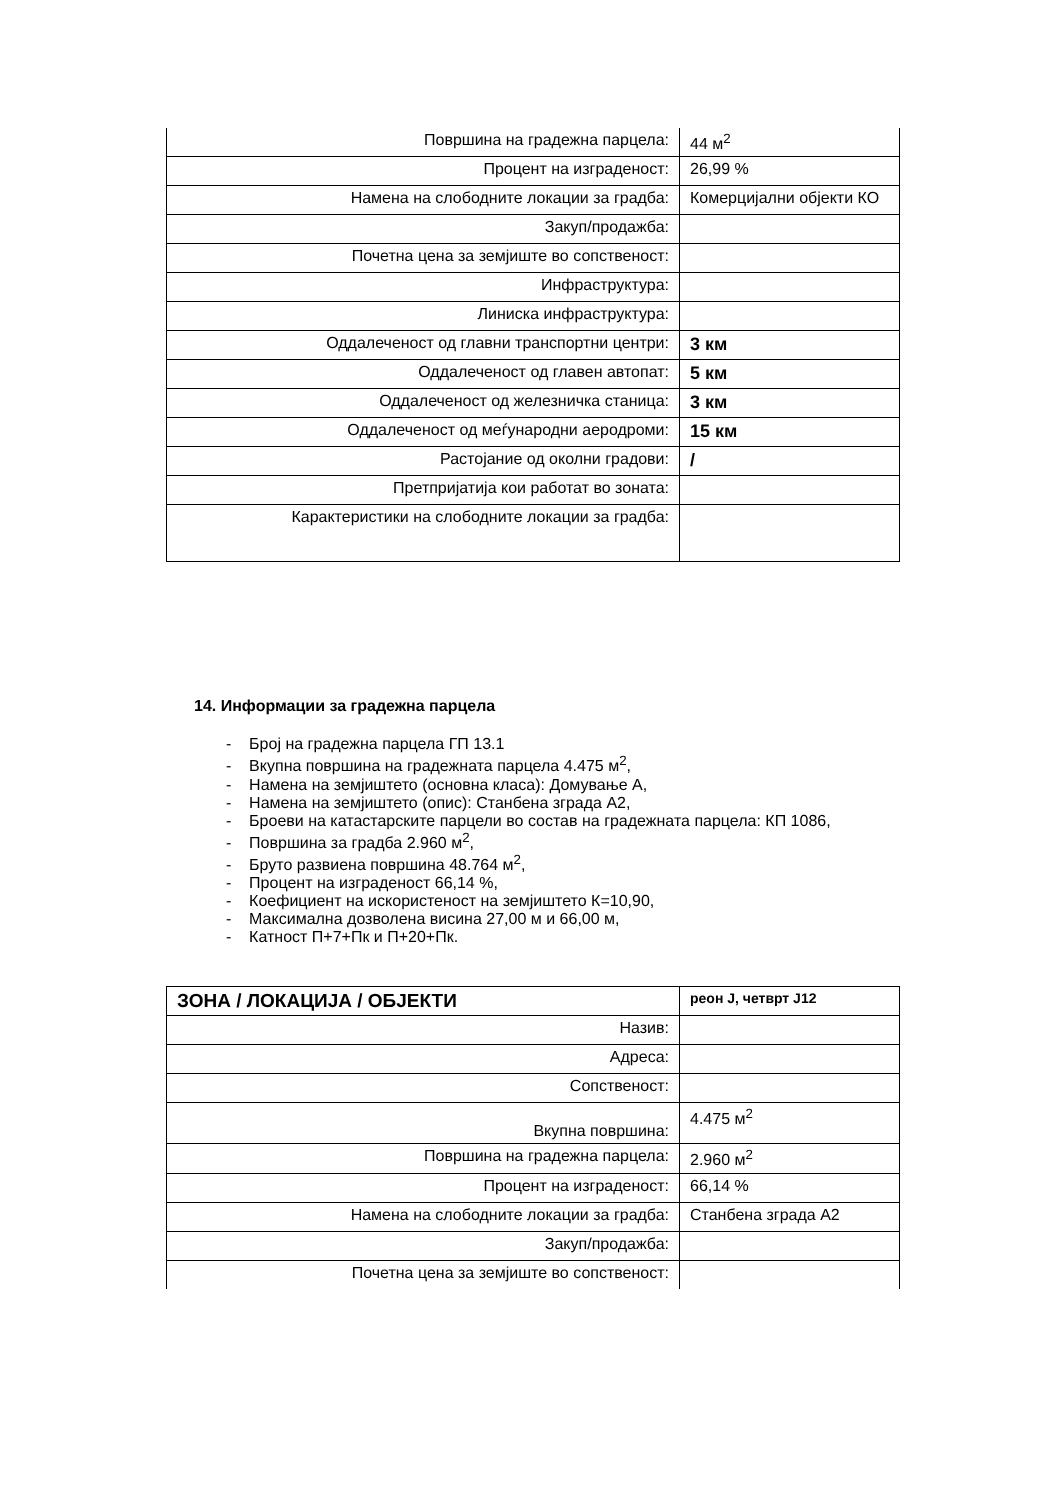| Површина на градежна парцела: | 44 м<sup>2</sup> |
| Процент на изграденост: | 26,99 % |
| Намена на слободните локации за градба: | Комерцијални објекти КО |
| Закуп/продажба: | |
| Почетна цена за земјиште во сопственост: | |
| Инфраструктура: | |
| Линиска инфраструктура: | |
| Оддалеченост од главни транспортни центри: | 3 км |
| Оддалеченост од главен автопат: | 5 км |
| Оддалеченост од железничка станица: | 3 км |
| Оддалеченост од меѓународни аеродроми: | 15 км |
| Растојание од околни градови: | / |
| Претпријатија кои работат во зоната: | |
| Карактеристики на слободните локации за градба: | |
14. Информации за градежна парцела
- Број на градежна парцела ГП 13.1
- Вкупна површина на градежната парцела 4.475 м<sup>2</sup>,
- Намена на земјиштето (основна класа): Домување А,
- Намена на земјиштето (опис): Станбена зграда А2,
- Броеви на катастарските парцели во состав на градежната парцела: КП 1086,
- Површина за градба 2.960 м<sup>2</sup>,
- Бруто развиена површина 48.764 м<sup>2</sup>,
- Процент на изграденост 66,14 %,
- Коефициент на искористеност на земјиштето К=10,90,
- Максимална дозволена висина 27,00 м и 66,00 м,
- Катност П+7+Пк и П+20+Пк.
| ЗОНА / ЛОКАЦИЈА / ОБЈЕКТИ | реон Ј, четврт Ј12 |
| Назив: | |
| Адреса: | |
| Сопственост: | |
| Вкупна површина: | 4.475 м<sup>2</sup> |
| Површина на градежна парцела: | 2.960 м<sup>2</sup> |
| Процент на изграденост: | 66,14 % |
| Намена на слободните локации за градба: | Станбена зграда А2 |
| Закуп/продажба: | |
| Почетна цена за земјиште во сопственост: | |